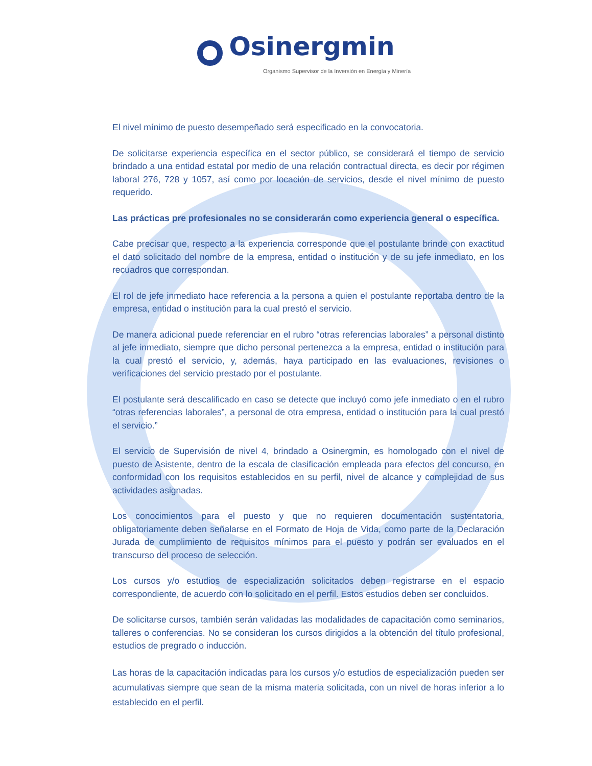Osinergmin
Organismo Supervisor de la Inversión en Energía y Minería
El nivel mínimo de puesto desempeñado será especificado en la convocatoria.
De solicitarse experiencia específica en el sector público, se considerará el tiempo de servicio brindado a una entidad estatal por medio de una relación contractual directa, es decir por régimen laboral 276, 728 y 1057, así como por locación de servicios, desde el nivel mínimo de puesto requerido.
Las prácticas pre profesionales no se considerarán como experiencia general o específica.
Cabe precisar que, respecto a la experiencia corresponde que el postulante brinde con exactitud el dato solicitado del nombre de la empresa, entidad o institución y de su jefe inmediato, en los recuadros que correspondan.
El rol de jefe inmediato hace referencia a la persona a quien el postulante reportaba dentro de la empresa, entidad o institución para la cual prestó el servicio.
De manera adicional puede referenciar en el rubro “otras referencias laborales” a personal distinto al jefe inmediato, siempre que dicho personal pertenezca a la empresa, entidad o institución para la cual prestó el servicio, y, además, haya participado en las evaluaciones, revisiones o verificaciones del servicio prestado por el postulante.
El postulante será descalificado en caso se detecte que incluyó como jefe inmediato o en el rubro “otras referencias laborales”, a personal de otra empresa, entidad o institución para la cual prestó el servicio.”
El servicio de Supervisión de nivel 4, brindado a Osinergmin, es homologado con el nivel de puesto de Asistente, dentro de la escala de clasificación empleada para efectos del concurso, en conformidad con los requisitos establecidos en su perfil, nivel de alcance y complejidad de sus actividades asignadas.
Los conocimientos para el puesto y que no requieren documentación sustentatoria, obligatoriamente deben señalarse en el Formato de Hoja de Vida, como parte de la Declaración Jurada de cumplimiento de requisitos mínimos para el puesto y podrán ser evaluados en el transcurso del proceso de selección.
Los cursos y/o estudios de especialización solicitados deben registrarse en el espacio correspondiente, de acuerdo con lo solicitado en el perfil. Estos estudios deben ser concluidos.
De solicitarse cursos, también serán validadas las modalidades de capacitación como seminarios, talleres o conferencias. No se consideran los cursos dirigidos a la obtención del título profesional, estudios de pregrado o inducción.
Las horas de la capacitación indicadas para los cursos y/o estudios de especialización pueden ser acumulativas siempre que sean de la misma materia solicitada, con un nivel de horas inferior a lo establecido en el perfil.